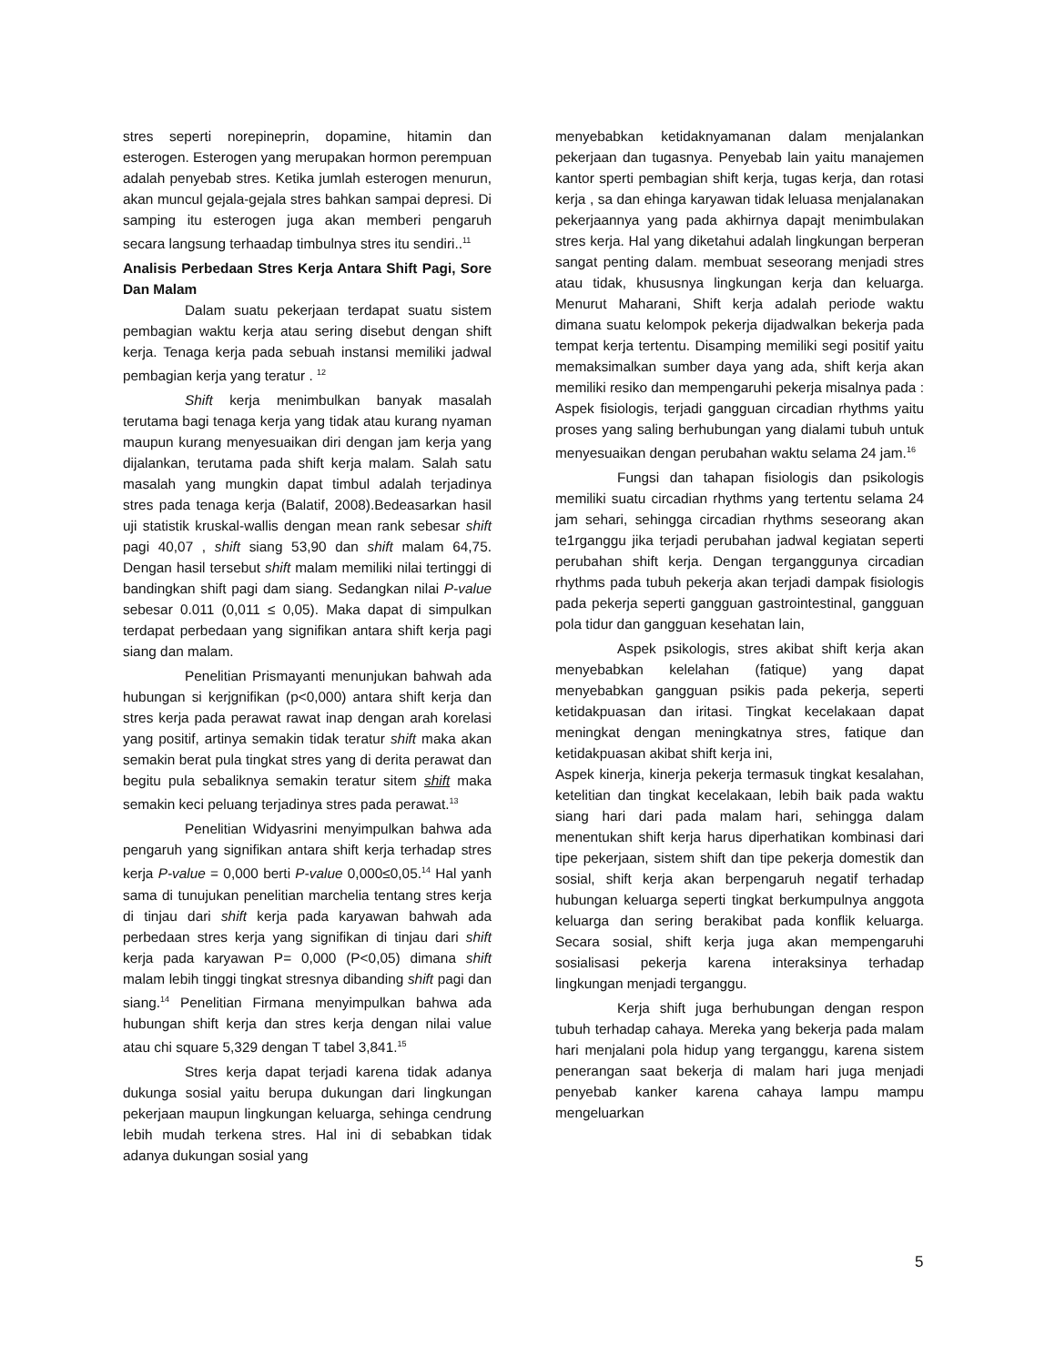stres seperti norepineprin, dopamine, hitamin dan esterogen. Esterogen yang merupakan hormon perempuan adalah penyebab stres. Ketika jumlah esterogen menurun, akan muncul gejala-gejala stres bahkan sampai depresi. Di samping itu esterogen juga akan memberi pengaruh secara langsung terhaadap timbulnya stres itu sendiri..<sup>11</sup>
Analisis Perbedaan Stres Kerja Antara Shift Pagi, Sore Dan Malam
Dalam suatu pekerjaan terdapat suatu sistem pembagian waktu kerja atau sering disebut dengan shift kerja. Tenaga kerja pada sebuah instansi memiliki jadwal pembagian kerja yang teratur . <sup>12</sup>
Shift kerja menimbulkan banyak masalah terutama bagi tenaga kerja yang tidak atau kurang nyaman maupun kurang menyesuaikan diri dengan jam kerja yang dijalankan, terutama pada shift kerja malam. Salah satu masalah yang mungkin dapat timbul adalah terjadinya stres pada tenaga kerja (Balatif, 2008).Bedeasarkan hasil uji statistik kruskal-wallis dengan mean rank sebesar shift pagi 40,07 , shift siang 53,90 dan shift malam 64,75. Dengan hasil tersebut shift malam memiliki nilai tertinggi di bandingkan shift pagi dam siang. Sedangkan nilai P-value sebesar 0.011 (0,011 ≤ 0,05). Maka dapat di simpulkan terdapat perbedaan yang signifikan antara shift kerja pagi siang dan malam.
Penelitian Prismayanti menunjukan bahwah ada hubungan si kerjgnifikan (p<0,000) antara shift kerja dan stres kerja pada perawat rawat inap dengan arah korelasi yang positif, artinya semakin tidak teratur shift maka akan semakin berat pula tingkat stres yang di derita perawat dan begitu pula sebaliknya semakin teratur sitem shift maka semakin keci peluang terjadinya stres pada perawat.<sup>13</sup>
Penelitian Widyasrini menyimpulkan bahwa ada pengaruh yang signifikan antara shift kerja terhadap stres kerja P-value = 0,000 berti P-value 0,000≤0,05.<sup>14</sup> Hal yanh sama di tunujukan penelitian marchelia tentang stres kerja di tinjau dari shift kerja pada karyawan bahwah ada perbedaan stres kerja yang signifikan di tinjau dari shift kerja pada karyawan P= 0,000 (P<0,05) dimana shift malam lebih tinggi tingkat stresnya dibanding shift pagi dan siang.<sup>14</sup> Penelitian Firmana menyimpulkan bahwa ada hubungan shift kerja dan stres kerja dengan nilai value atau chi square 5,329 dengan T tabel 3,841.<sup>15</sup>
Stres kerja dapat terjadi karena tidak adanya dukunga sosial yaitu berupa dukungan dari lingkungan pekerjaan maupun lingkungan keluarga, sehinga cendrung lebih mudah terkena stres. Hal ini di sebabkan tidak adanya dukungan sosial yang
menyebabkan ketidaknyamanan dalam menjalankan pekerjaan dan tugasnya. Penyebab lain yaitu manajemen kantor sperti pembagian shift kerja, tugas kerja, dan rotasi kerja , sa dan ehinga karyawan tidak leluasa menjalanakan pekerjaannya yang pada akhirnya dapajt menimbulakan stres kerja. Hal yang diketahui adalah lingkungan berperan sangat penting dalam. membuat seseorang menjadi stres atau tidak, khususnya lingkungan kerja dan keluarga. Menurut Maharani, Shift kerja adalah periode waktu dimana suatu kelompok pekerja dijadwalkan bekerja pada tempat kerja tertentu. Disamping memiliki segi positif yaitu memaksimalkan sumber daya yang ada, shift kerja akan memiliki resiko dan mempengaruhi pekerja misalnya pada : Aspek fisiologis, terjadi gangguan circadian rhythms yaitu proses yang saling berhubungan yang dialami tubuh untuk menyesuaikan dengan perubahan waktu selama 24 jam.<sup>16</sup>
Fungsi dan tahapan fisiologis dan psikologis memiliki suatu circadian rhythms yang tertentu selama 24 jam sehari, sehingga circadian rhythms seseorang akan te1rganggu jika terjadi perubahan jadwal kegiatan seperti perubahan shift kerja. Dengan terganggunya circadian rhythms pada tubuh pekerja akan terjadi dampak fisiologis pada pekerja seperti gangguan gastrointestinal, gangguan pola tidur dan gangguan kesehatan lain,
Aspek psikologis, stres akibat shift kerja akan menyebabkan kelelahan (fatique) yang dapat menyebabkan gangguan psikis pada pekerja, seperti ketidakpuasan dan iritasi. Tingkat kecelakaan dapat meningkat dengan meningkatnya stres, fatique dan ketidakpuasan akibat shift kerja ini,
Aspek kinerja, kinerja pekerja termasuk tingkat kesalahan, ketelitian dan tingkat kecelakaan, lebih baik pada waktu siang hari dari pada malam hari, sehingga dalam menentukan shift kerja harus diperhatikan kombinasi dari tipe pekerjaan, sistem shift dan tipe pekerja domestik dan sosial, shift kerja akan berpengaruh negatif terhadap hubungan keluarga seperti tingkat berkumpulnya anggota keluarga dan sering berakibat pada konflik keluarga. Secara sosial, shift kerja juga akan mempengaruhi sosialisasi pekerja karena interaksinya terhadap lingkungan menjadi terganggu.
Kerja shift juga berhubungan dengan respon tubuh terhadap cahaya. Mereka yang bekerja pada malam hari menjalani pola hidup yang terganggu, karena sistem penerangan saat bekerja di malam hari juga menjadi penyebab kanker karena cahaya lampu mampu mengeluarkan
5